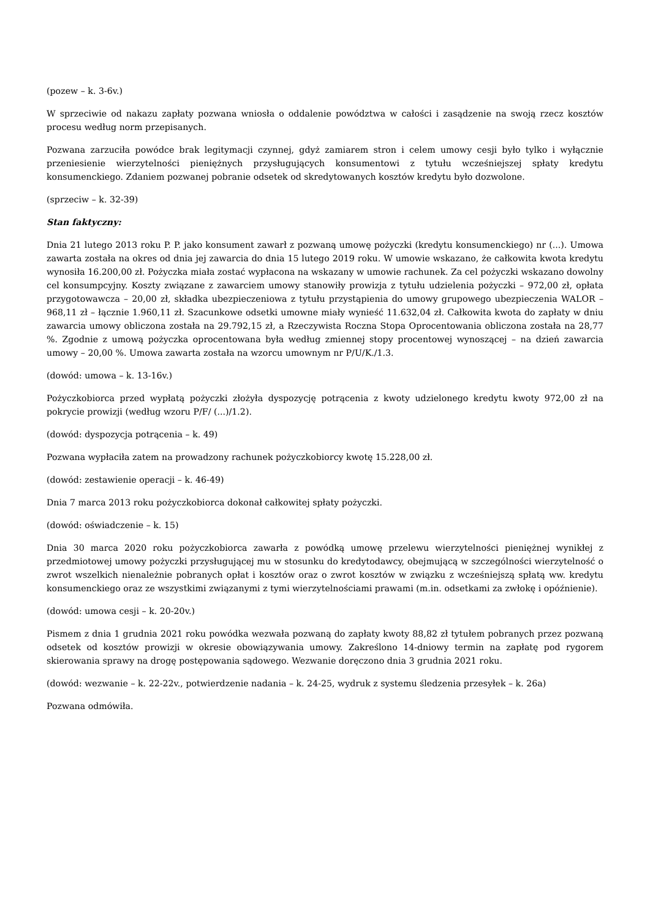(pozew – k. 3-6v.)
W sprzeciwie od nakazu zapłaty pozwana wniosła o oddalenie powództwa w całości i zasądzenie na swoją rzecz kosztów procesu według norm przepisanych.
Pozwana zarzuciła powódce brak legitymacji czynnej, gdyż zamiarem stron i celem umowy cesji było tylko i wyłącznie przeniesienie wierzytelności pieniężnych przysługujących konsumentowi z tytułu wcześniejszej spłaty kredytu konsumenckiego. Zdaniem pozwanej pobranie odsetek od skredytowanych kosztów kredytu było dozwolone.
(sprzeciw – k. 32-39)
Stan faktyczny:
Dnia 21 lutego 2013 roku P. P. jako konsument zawarł z pozwaną umowę pożyczki (kredytu konsumenckiego) nr (...). Umowa zawarta została na okres od dnia jej zawarcia do dnia 15 lutego 2019 roku. W umowie wskazano, że całkowita kwota kredytu wynosiła 16.200,00 zł. Pożyczka miała zostać wypłacona na wskazany w umowie rachunek. Za cel pożyczki wskazano dowolny cel konsumpcyjny. Koszty związane z zawarciem umowy stanowiły prowizja z tytułu udzielenia pożyczki – 972,00 zł, opłata przygotowawcza – 20,00 zł, składka ubezpieczeniowa z tytułu przystąpienia do umowy grupowego ubezpieczenia WALOR – 968,11 zł – łącznie 1.960,11 zł. Szacunkowe odsetki umowne miały wynieść 11.632,04 zł. Całkowita kwota do zapłaty w dniu zawarcia umowy obliczona została na 29.792,15 zł, a Rzeczywista Roczna Stopa Oprocentowania obliczona została na 28,77 %. Zgodnie z umową pożyczka oprocentowana była według zmiennej stopy procentowej wynoszącej – na dzień zawarcia umowy – 20,00 %. Umowa zawarta została na wzorcu umownym nr P/U/K./1.3.
(dowód: umowa – k. 13-16v.)
Pożyczkobiorca przed wypłatą pożyczki złożyła dyspozycję potrącenia z kwoty udzielonego kredytu kwoty 972,00 zł na pokrycie prowizji (według wzoru P/F/ (...)/1.2).
(dowód: dyspozycja potrącenia – k. 49)
Pozwana wypłaciła zatem na prowadzony rachunek pożyczkobiorcy kwotę 15.228,00 zł.
(dowód: zestawienie operacji – k. 46-49)
Dnia 7 marca 2013 roku pożyczkobiorca dokonał całkowitej spłaty pożyczki.
(dowód: oświadczenie – k. 15)
Dnia 30 marca 2020 roku pożyczkobiorca zawarła z powódką umowę przelewu wierzytelności pieniężnej wynikłej z przedmiotowej umowy pożyczki przysługującej mu w stosunku do kredytodawcy, obejmującą w szczególności wierzytelność o zwrot wszelkich nienależnie pobranych opłat i kosztów oraz o zwrot kosztów w związku z wcześniejszą spłatą ww. kredytu konsumenckiego oraz ze wszystkimi związanymi z tymi wierzytelnościami prawami (m.in. odsetkami za zwłokę i opóźnienie).
(dowód: umowa cesji – k. 20-20v.)
Pismem z dnia 1 grudnia 2021 roku powódka wezwała pozwaną do zapłaty kwoty 88,82 zł tytułem pobranych przez pozwaną odsetek od kosztów prowizji w okresie obowiązywania umowy. Zakreślono 14-dniowy termin na zapłatę pod rygorem skierowania sprawy na drogę postępowania sądowego. Wezwanie doręczono dnia 3 grudnia 2021 roku.
(dowód: wezwanie – k. 22-22v., potwierdzenie nadania – k. 24-25, wydruk z systemu śledzenia przesyłek – k. 26a)
Pozwana odmówiła.